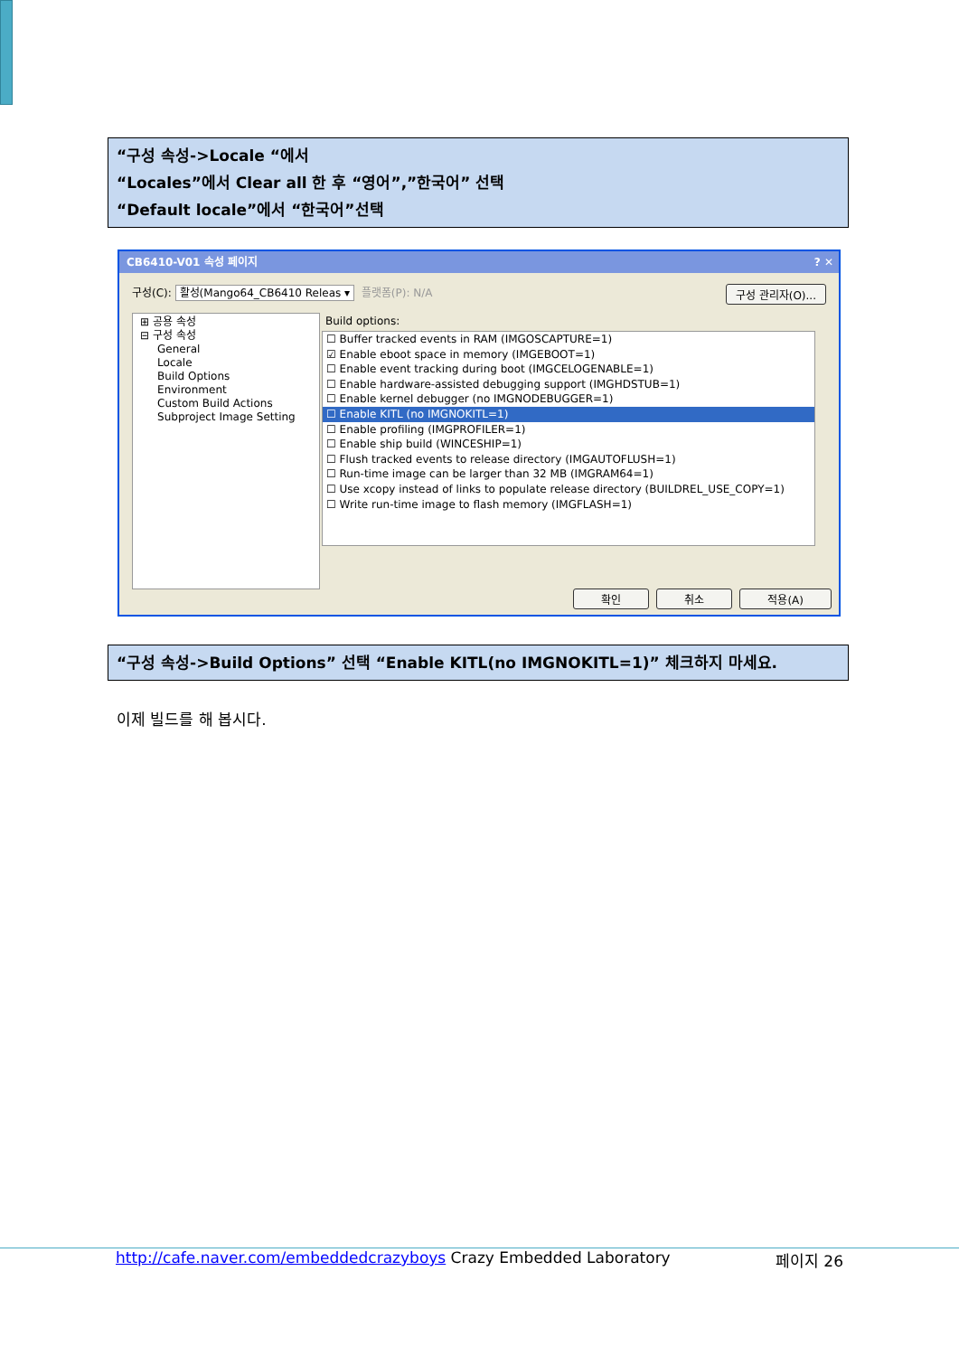“구성 속성->Locale “에서
“Locales”에서 Clear all 한 후 “영어”,”한국어” 선택
“Default locale”에서 “한국어”선택
CB6410-V01 속성 페이지 ? ✕
구성(C): 활성(Mango64_CB6410 Releas ▾ 플랫폼(P): N/A 구성 관리자(O)...
⊞ 공용 속성
⊟ 구성 속성
General
Locale
Build Options
Environment
Custom Build Actions
Subproject Image Setting
Build options:
☐ Buffer tracked events in RAM (IMGOSCAPTURE=1)
☑ Enable eboot space in memory (IMGEBOOT=1)
☐ Enable event tracking during boot (IMGCELOGENABLE=1)
☐ Enable hardware-assisted debugging support (IMGHDSTUB=1)
☐ Enable kernel debugger (no IMGNODEBUGGER=1)
☐ Enable KITL (no IMGNOKITL=1)
☐ Enable profiling (IMGPROFILER=1)
☐ Enable ship build (WINCESHIP=1)
☐ Flush tracked events to release directory (IMGAUTOFLUSH=1)
☐ Run-time image can be larger than 32 MB (IMGRAM64=1)
☐ Use xcopy instead of links to populate release directory (BUILDREL_USE_COPY=1)
☐ Write run-time image to flash memory (IMGFLASH=1)
확인 취소 적용(A)
“구성 속성->Build Options” 선택 “Enable KITL(no IMGNOKITL=1)” 체크하지 마세요.
이제 빌드를 해 봅시다.
http://cafe.naver.com/embeddedcrazyboys Crazy Embedded Laboratory 페이지 26